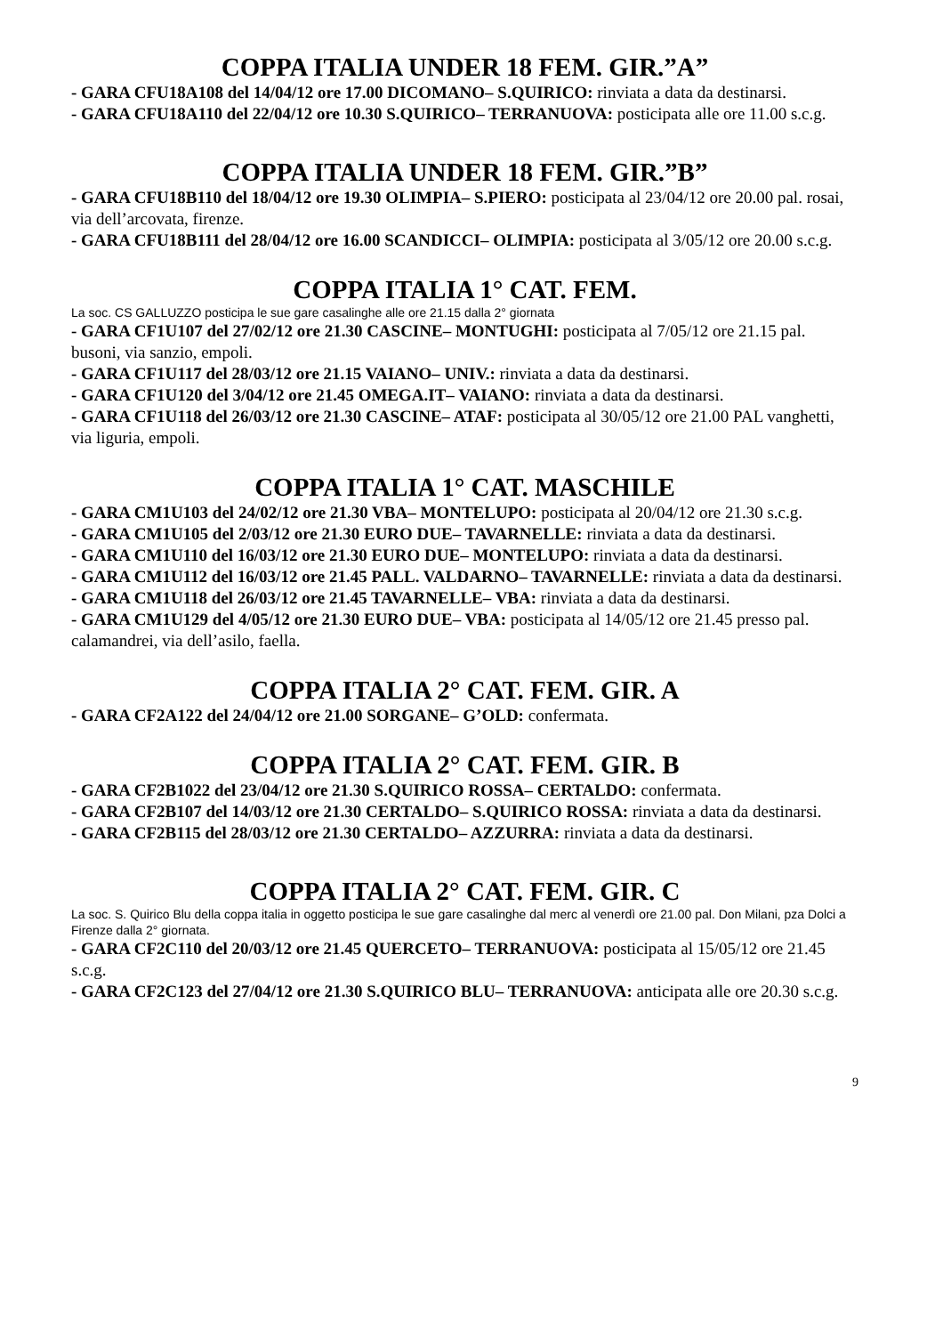COPPA ITALIA UNDER 18 FEM. GIR.”A”
- GARA CFU18A108 del 14/04/12 ore 17.00 DICOMANO– S.QUIRICO: rinviata a data da destinarsi.
- GARA CFU18A110 del 22/04/12 ore 10.30 S.QUIRICO– TERRANUOVA: posticipata alle ore 11.00 s.c.g.
COPPA ITALIA UNDER 18 FEM. GIR.”B”
- GARA CFU18B110 del 18/04/12 ore 19.30 OLIMPIA– S.PIERO: posticipata al 23/04/12 ore 20.00 pal. rosai, via dell’arcovata, firenze.
- GARA CFU18B111 del 28/04/12 ore 16.00 SCANDICCI– OLIMPIA: posticipata al 3/05/12 ore 20.00 s.c.g.
COPPA ITALIA 1° CAT. FEM.
La soc. CS GALLUZZO posticipa le sue gare casalinghe alle ore 21.15 dalla 2° giornata
- GARA CF1U107 del 27/02/12 ore 21.30 CASCINE– MONTUGHI: posticipata al 7/05/12 ore 21.15 pal. busoni, via sanzio, empoli.
- GARA CF1U117 del 28/03/12 ore 21.15 VAIANO– UNIV.: rinviata a data da destinarsi.
- GARA CF1U120 del 3/04/12 ore 21.45 OMEGA.IT– VAIANO: rinviata a data da destinarsi.
- GARA CF1U118 del 26/03/12 ore 21.30 CASCINE– ATAF: posticipata al 30/05/12 ore 21.00 PAL vanghetti, via liguria, empoli.
COPPA ITALIA 1° CAT. MASCHILE
- GARA CM1U103 del 24/02/12 ore 21.30 VBA– MONTELUPO: posticipata al 20/04/12 ore 21.30 s.c.g.
- GARA CM1U105 del 2/03/12 ore 21.30 EURO DUE– TAVARNELLE: rinviata a data da destinarsi.
- GARA CM1U110 del 16/03/12 ore 21.30 EURO DUE– MONTELUPO: rinviata a data da destinarsi.
- GARA CM1U112 del 16/03/12 ore 21.45 PALL. VALDARNO– TAVARNELLE: rinviata a data da destinarsi.
- GARA CM1U118 del 26/03/12 ore 21.45 TAVARNELLE– VBA: rinviata a data da destinarsi.
- GARA CM1U129 del 4/05/12 ore 21.30 EURO DUE– VBA: posticipata al 14/05/12 ore 21.45 presso pal. calamandrei, via dell’asilo, faella.
COPPA ITALIA 2° CAT. FEM. GIR. A
- GARA CF2A122 del 24/04/12 ore 21.00 SORGANE– G’OLD: confermata.
COPPA ITALIA 2° CAT. FEM. GIR. B
- GARA CF2B1022 del 23/04/12 ore 21.30 S.QUIRICO ROSSA– CERTALDO: confermata.
- GARA CF2B107 del 14/03/12 ore 21.30 CERTALDO– S.QUIRICO ROSSA: rinviata a data da destinarsi.
- GARA CF2B115 del 28/03/12 ore 21.30 CERTALDO– AZZURRA: rinviata a data da destinarsi.
COPPA ITALIA 2° CAT. FEM. GIR. C
La soc. S. Quirico Blu della coppa italia in oggetto posticipa le sue gare casalinghe dal merc al venerdì ore 21.00 pal. Don Milani, pza Dolci a Firenze dalla 2° giornata.
- GARA CF2C110 del 20/03/12 ore 21.45 QUERCETO– TERRANUOVA: posticipata al 15/05/12 ore 21.45 s.c.g.
- GARA CF2C123 del 27/04/12 ore 21.30 S.QUIRICO BLU– TERRANUOVA: anticipata alle ore 20.30 s.c.g.
9